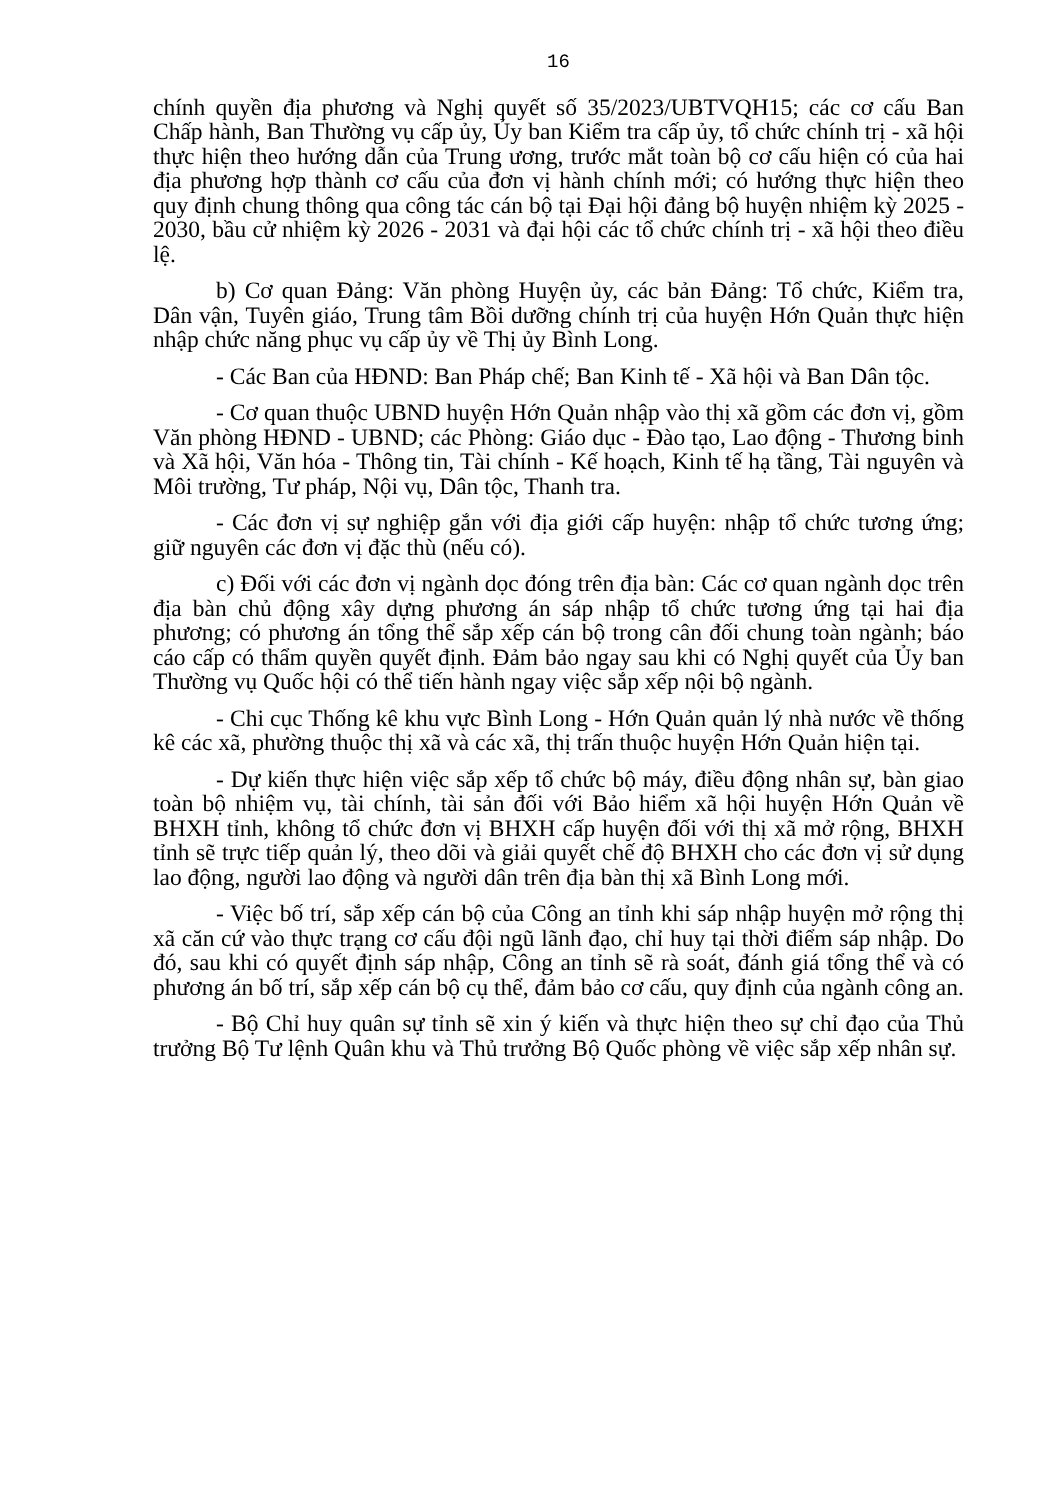16
chính quyền địa phương và Nghị quyết số 35/2023/UBTVQH15; các cơ cấu Ban Chấp hành, Ban Thường vụ cấp ủy, Ủy ban Kiểm tra cấp ủy, tổ chức chính trị - xã hội thực hiện theo hướng dẫn của Trung ương, trước mắt toàn bộ cơ cấu hiện có của hai địa phương hợp thành cơ cấu của đơn vị hành chính mới; có hướng thực hiện theo quy định chung thông qua công tác cán bộ tại Đại hội đảng bộ huyện nhiệm kỳ 2025 - 2030, bầu cử nhiệm kỳ 2026 - 2031 và đại hội các tổ chức chính trị - xã hội theo điều lệ.
b) Cơ quan Đảng: Văn phòng Huyện ủy, các bản Đảng: Tổ chức, Kiểm tra, Dân vận, Tuyên giáo, Trung tâm Bồi dưỡng chính trị của huyện Hớn Quản thực hiện nhập chức năng phục vụ cấp ủy về Thị ủy Bình Long.
- Các Ban của HĐND: Ban Pháp chế; Ban Kinh tế - Xã hội và Ban Dân tộc.
- Cơ quan thuộc UBND huyện Hớn Quản nhập vào thị xã gồm các đơn vị, gồm Văn phòng HĐND - UBND; các Phòng: Giáo dục - Đào tạo, Lao động - Thương binh và Xã hội, Văn hóa - Thông tin, Tài chính - Kế hoạch, Kinh tế hạ tầng, Tài nguyên và Môi trường, Tư pháp, Nội vụ, Dân tộc, Thanh tra.
- Các đơn vị sự nghiệp gắn với địa giới cấp huyện: nhập tổ chức tương ứng; giữ nguyên các đơn vị đặc thù (nếu có).
c) Đối với các đơn vị ngành dọc đóng trên địa bàn: Các cơ quan ngành dọc trên địa bàn chủ động xây dựng phương án sáp nhập tổ chức tương ứng tại hai địa phương; có phương án tổng thể sắp xếp cán bộ trong cân đối chung toàn ngành; báo cáo cấp có thẩm quyền quyết định. Đảm bảo ngay sau khi có Nghị quyết của Ủy ban Thường vụ Quốc hội có thể tiến hành ngay việc sắp xếp nội bộ ngành.
- Chi cục Thống kê khu vực Bình Long - Hớn Quản quản lý nhà nước về thống kê các xã, phường thuộc thị xã và các xã, thị trấn thuộc huyện Hớn Quản hiện tại.
- Dự kiến thực hiện việc sắp xếp tổ chức bộ máy, điều động nhân sự, bàn giao toàn bộ nhiệm vụ, tài chính, tài sản đối với Bảo hiểm xã hội huyện Hớn Quản về BHXH tỉnh, không tổ chức đơn vị BHXH cấp huyện đối với thị xã mở rộng, BHXH tỉnh sẽ trực tiếp quản lý, theo dõi và giải quyết chế độ BHXH cho các đơn vị sử dụng lao động, người lao động và người dân trên địa bàn thị xã Bình Long mới.
- Việc bố trí, sắp xếp cán bộ của Công an tỉnh khi sáp nhập huyện mở rộng thị xã căn cứ vào thực trạng cơ cấu đội ngũ lãnh đạo, chỉ huy tại thời điểm sáp nhập. Do đó, sau khi có quyết định sáp nhập, Công an tỉnh sẽ rà soát, đánh giá tổng thể và có phương án bố trí, sắp xếp cán bộ cụ thể, đảm bảo cơ cấu, quy định của ngành công an.
- Bộ Chỉ huy quân sự tỉnh sẽ xin ý kiến và thực hiện theo sự chỉ đạo của Thủ trưởng Bộ Tư lệnh Quân khu và Thủ trưởng Bộ Quốc phòng về việc sắp xếp nhân sự.